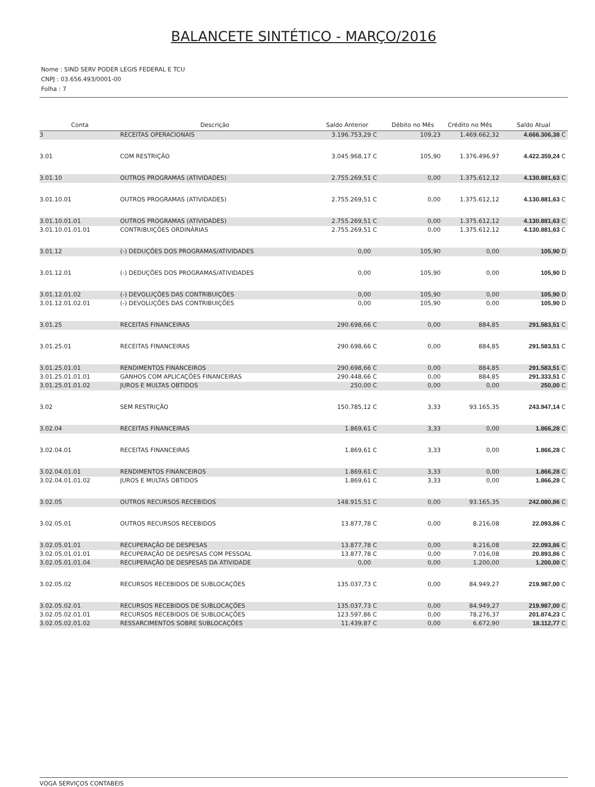BALANCETE SINTÉTICO - MARÇO/2016
Nome : SIND SERV PODER LEGIS FEDERAL E TCU
CNPJ : 03.656.493/0001-00
Folha : 7
| Conta | Descrição | Saldo Anterior | | Débito no Mês | Crédito no Mês | Saldo Atual | |
| --- | --- | --- | --- | --- | --- | --- | --- |
| 3 | RECEITAS OPERACIONAIS | 3.196.753,29 | C | 109,23 | 1.469.662,32 | 4.666.306,38 | C |
| 3.01 | COM RESTRIÇÃO | 3.045.968,17 | C | 105,90 | 1.376.496,97 | 4.422.359,24 | C |
| 3.01.10 | OUTROS PROGRAMAS (ATIVIDADES) | 2.755.269,51 | C | 0,00 | 1.375.612,12 | 4.130.881,63 | C |
| 3.01.10.01 | OUTROS PROGRAMAS (ATIVIDADES) | 2.755.269,51 | C | 0,00 | 1.375.612,12 | 4.130.881,63 | C |
| 3.01.10.01.01 | OUTROS PROGRAMAS (ATIVIDADES) | 2.755.269,51 | C | 0,00 | 1.375.612,12 | 4.130.881,63 | C |
| 3.01.10.01.01.01 | CONTRIBUIÇÕES ORDINÁRIAS | 2.755.269,51 | C | 0,00 | 1.375.612,12 | 4.130.881,63 | C |
| 3.01.12 | (-) DEDUÇÕES DOS PROGRAMAS/ATIVIDADES | 0,00 | | 105,90 | 0,00 | 105,90 | D |
| 3.01.12.01 | (-) DEDUÇÕES DOS PROGRAMAS/ATIVIDADES | 0,00 | | 105,90 | 0,00 | 105,90 | D |
| 3.01.12.01.02 | (-) DEVOLUÇÕES DAS CONTRIBUIÇÕES | 0,00 | | 105,90 | 0,00 | 105,90 | D |
| 3.01.12.01.02.01 | (-) DEVOLUÇÕES DAS CONTRIBUIÇÕES | 0,00 | | 105,90 | 0,00 | 105,90 | D |
| 3.01.25 | RECEITAS FINANCEIRAS | 290.698,66 | C | 0,00 | 884,85 | 291.583,51 | C |
| 3.01.25.01 | RECEITAS FINANCEIRAS | 290.698,66 | C | 0,00 | 884,85 | 291.583,51 | C |
| 3.01.25.01.01 | RENDIMENTOS FINANCEIROS | 290.698,66 | C | 0,00 | 884,85 | 291.583,51 | C |
| 3.01.25.01.01.01 | GANHOS COM APLICAÇÕES FINANCEIRAS | 290.448,66 | C | 0,00 | 884,85 | 291.333,51 | C |
| 3.01.25.01.01.02 | JUROS E MULTAS OBTIDOS | 250,00 | C | 0,00 | 0,00 | 250,00 | C |
| 3.02 | SEM RESTRIÇÃO | 150.785,12 | C | 3,33 | 93.165,35 | 243.947,14 | C |
| 3.02.04 | RECEITAS FINANCEIRAS | 1.869,61 | C | 3,33 | 0,00 | 1.866,28 | C |
| 3.02.04.01 | RECEITAS FINANCEIRAS | 1.869,61 | C | 3,33 | 0,00 | 1.866,28 | C |
| 3.02.04.01.01 | RENDIMENTOS FINANCEIROS | 1.869,61 | C | 3,33 | 0,00 | 1.866,28 | C |
| 3.02.04.01.01.02 | JUROS E MULTAS OBTIDOS | 1.869,61 | C | 3,33 | 0,00 | 1.866,28 | C |
| 3.02.05 | OUTROS RECURSOS RECEBIDOS | 148.915,51 | C | 0,00 | 93.165,35 | 242.080,86 | C |
| 3.02.05.01 | OUTROS RECURSOS RECEBIDOS | 13.877,78 | C | 0,00 | 8.216,08 | 22.093,86 | C |
| 3.02.05.01.01 | RECUPERAÇÃO DE DESPESAS | 13.877,78 | C | 0,00 | 8.216,08 | 22.093,86 | C |
| 3.02.05.01.01.01 | RECUPERAÇÃO DE DESPESAS COM PESSOAL | 13.877,78 | C | 0,00 | 7.016,08 | 20.893,86 | C |
| 3.02.05.01.01.04 | RECUPERAÇÃO DE DESPESAS DA ATIVIDADE | 0,00 | | 0,00 | 1.200,00 | 1.200,00 | C |
| 3.02.05.02 | RECURSOS RECEBIDOS DE SUBLOCAÇÕES | 135.037,73 | C | 0,00 | 84.949,27 | 219.987,00 | C |
| 3.02.05.02.01 | RECURSOS RECEBIDOS DE SUBLOCAÇÕES | 135.037,73 | C | 0,00 | 84.949,27 | 219.987,00 | C |
| 3.02.05.02.01.01 | RECURSOS RECEBIDOS DE SUBLOCAÇÕES | 123.597,86 | C | 0,00 | 78.276,37 | 201.874,23 | C |
| 3.02.05.02.01.02 | RESSARCIMENTOS SOBRE SUBLOCAÇÕES | 11.439,87 | C | 0,00 | 6.672,90 | 18.112,77 | C |
VOGA SERVIÇOS CONTABEIS